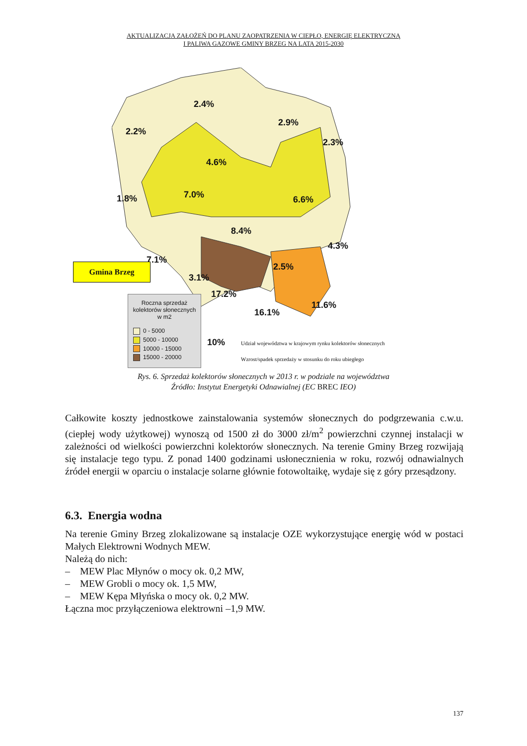AKTUALIZACJA ZAŁOŻEŃ DO PLANU ZAOPATRZENIA W CIEPŁO, ENERGIĘ ELEKTRYCZNĄ
I PALIWA GAZOWE GMINY BRZEG NA LATA 2015-2030
2.4%
2.9%
2.2%
2.3%
4.6%
7.0% 1.8% 6.6%
8.4%
4.3%
7.1%
2.5%
3.1%
17.2%
11.6%
16.1%
Gmina Brzeg
Roczna sprzedaż
kolektorów słonecznych
w m2
0 - 5000
5000 - 10000
10000 - 15000
15000 - 20000
10%
Udział województwa w krajowym rynku kolektorów słonecznych
Wzrost/spadek sprzedaży w stosunku do roku ubiegłego
Rys. 6. Sprzedaż kolektorów słonecznych w 2013 r. w podziale na województwa
Źródło: Instytut Energetyki Odnawialnej (EC BREC IEO)
Całkowite koszty jednostkowe zainstalowania systemów słonecznych do podgrzewania c.w.u. (ciepłej wody użytkowej) wynoszą od 1500 zł do 3000 zł/m<sup>2</sup> powierzchni czynnej instalacji w zależności od wielkości powierzchni kolektorów słonecznych. Na terenie Gminy Brzeg rozwijają się instalacje tego typu. Z ponad 1400 godzinami usłonecznienia w roku, rozwój odnawialnych źródeł energii w oparciu o instalacje solarne głównie fotowoltaikę, wydaje się z góry przesądzony.
6.3. Energia wodna
Na terenie Gminy Brzeg zlokalizowane są instalacje OZE wykorzystujące energię wód w postaci Małych Elektrowni Wodnych MEW.
Należą do nich:
– MEW Plac Młynów o mocy ok. 0,2 MW,
– MEW Grobli o mocy ok. 1,5 MW,
– MEW Kępa Młyńska o mocy ok. 0,2 MW.
Łączna moc przyłączeniowa elektrowni –1,9 MW.
137